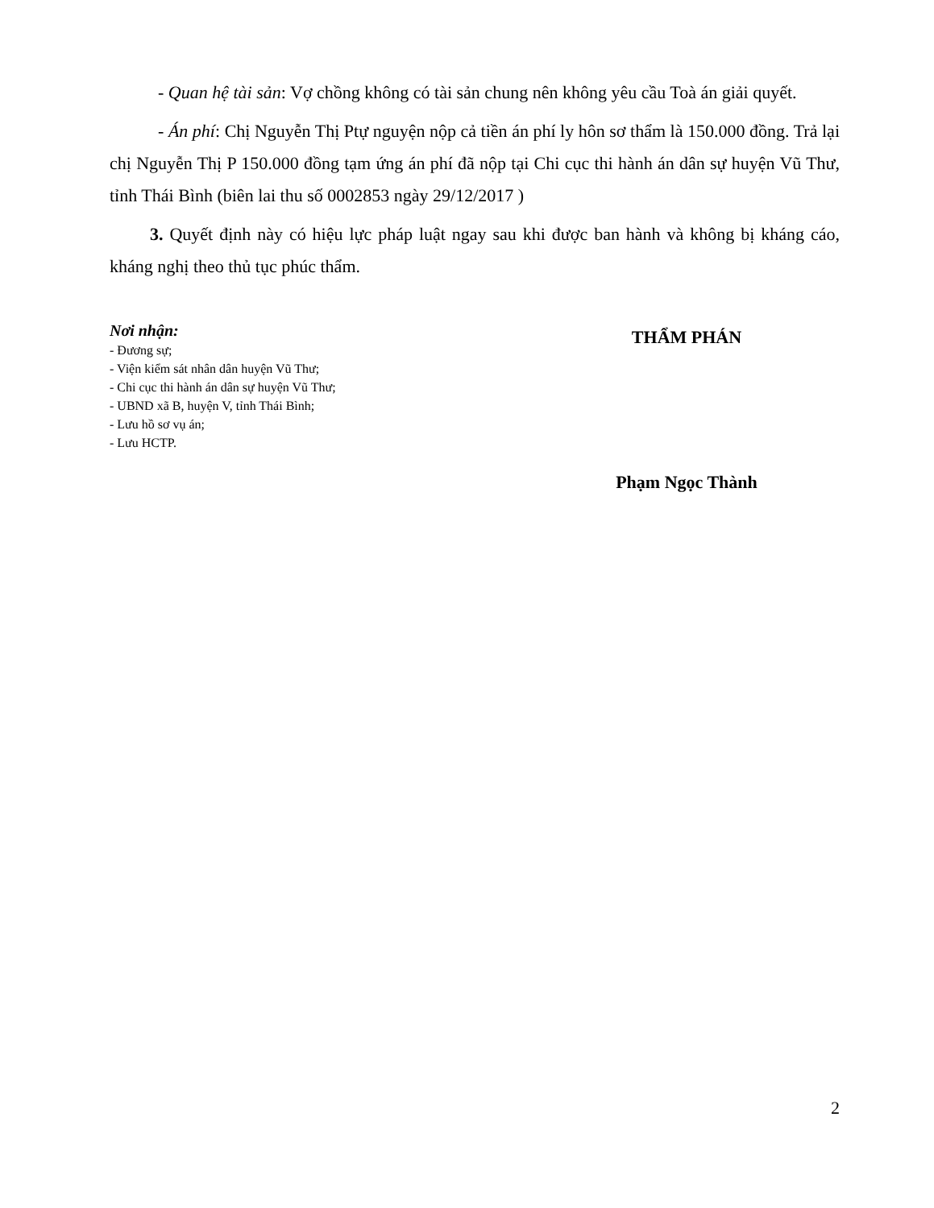- Quan hệ tài sản: Vợ chồng không có tài sản chung nên không yêu cầu Toà án giải quyết.
- Án phí: Chị Nguyễn Thị Ptự nguyện nộp cả tiền án phí ly hôn sơ thẩm là 150.000 đồng. Trả lại chị Nguyễn Thị P 150.000 đồng tạm ứng án phí đã nộp tại Chi cục thi hành án dân sự huyện Vũ Thư, tỉnh Thái Bình (biên lai thu số 0002853 ngày 29/12/2017 )
3. Quyết định này có hiệu lực pháp luật ngay sau khi được ban hành và không bị kháng cáo, kháng nghị theo thủ tục phúc thẩm.
Nơi nhận:
- Đương sự;
- Viện kiểm sát nhân dân huyện Vũ Thư;
- Chi cục thi hành án dân sự huyện Vũ Thư;
- UBND xã B, huyện V, tỉnh Thái Bình;
- Lưu hồ sơ vụ án;
- Lưu HCTP.
THẨM PHÁN
Phạm Ngọc Thành
2